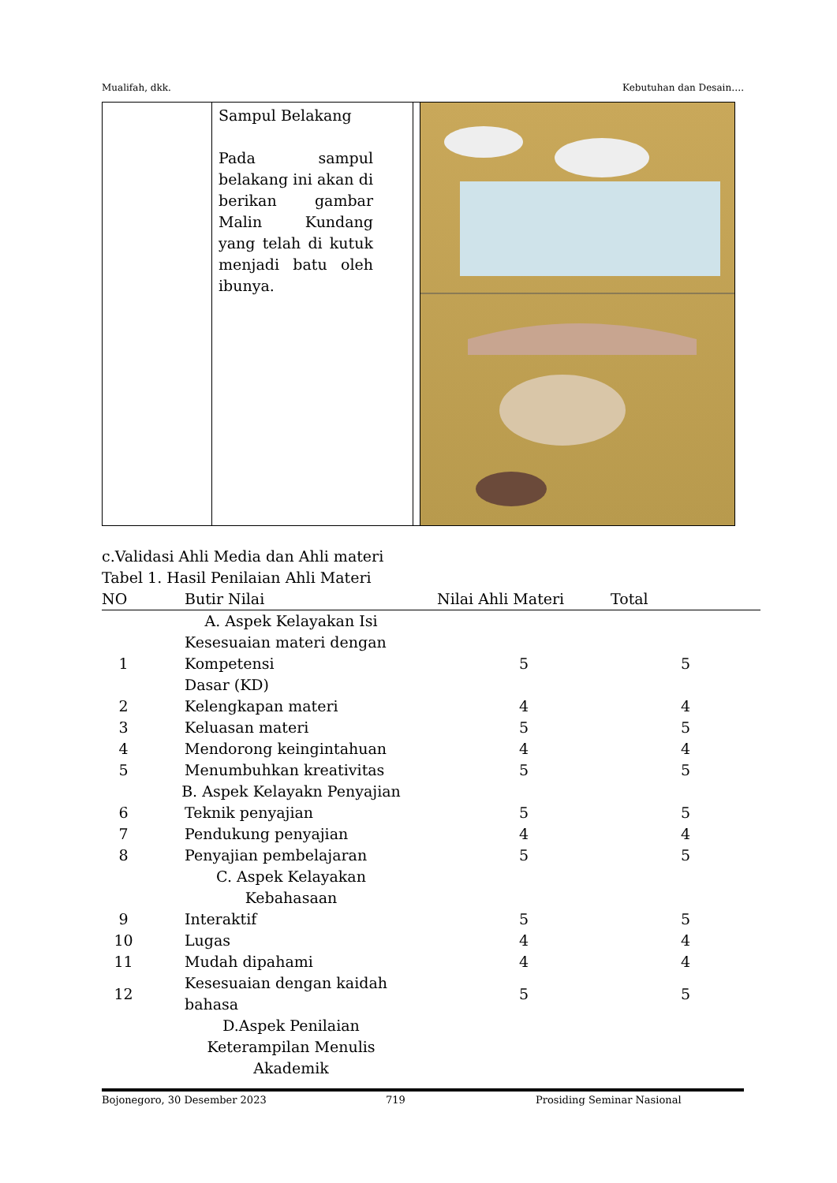Mualifah, dkk. Kebutuhan dan Desain….
| | Sampul Belakang Pada sampul belakang ini akan di berikan gambar Malin Kundang yang telah di kutuk menjadi batu oleh ibunya. | | |
c.Validasi Ahli Media dan Ahli materi
Tabel 1. Hasil Penilaian Ahli Materi
| NO | Butir Nilai | Nilai Ahli Materi | Total |
| --- | --- | --- | --- |
| | A. Aspek Kelayakan Isi | | |
| 1 | Kesesuaian materi dengan Kompetensi Dasar (KD) | 5 | 5 |
| 2 | Kelengkapan materi | 4 | 4 |
| 3 | Keluasan materi | 5 | 5 |
| 4 | Mendorong keingintahuan | 4 | 4 |
| 5 | Menumbuhkan kreativitas | 5 | 5 |
| | B. Aspek Kelayakn Penyajian | | |
| 6 | Teknik penyajian | 5 | 5 |
| 7 | Pendukung penyajian | 4 | 4 |
| 8 | Penyajian pembelajaran | 5 | 5 |
| | C. Aspek Kelayakan Kebahasaan | | |
| 9 | Interaktif | 5 | 5 |
| 10 | Lugas | 4 | 4 |
| 11 | Mudah dipahami | 4 | 4 |
| 12 | Kesesuaian dengan kaidah bahasa | 5 | 5 |
| | D.Aspek Penilaian Keterampilan Menulis Akademik | | |
Bojonegoro, 30 Desember 2023 719 Prosiding Seminar Nasional